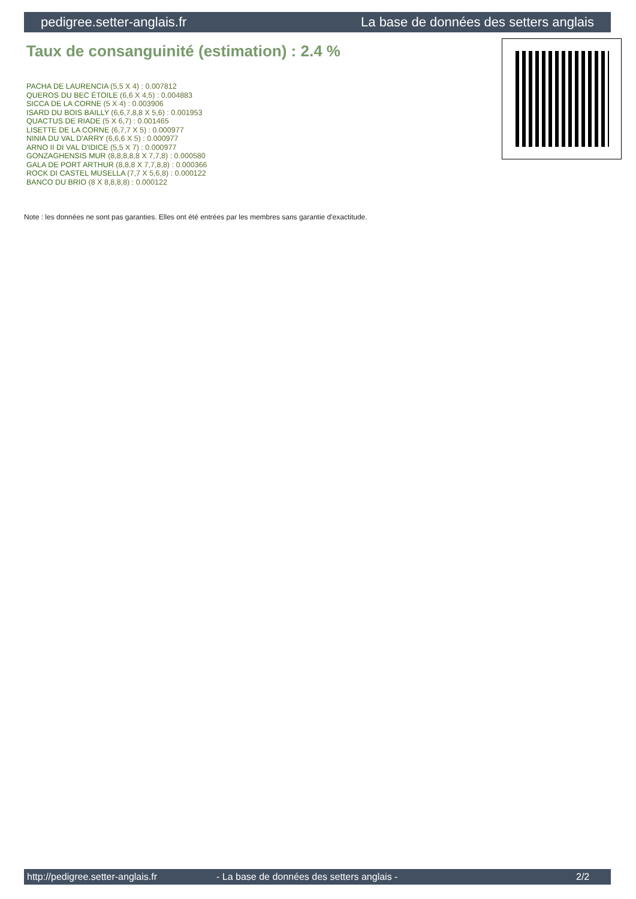pedigree.setter-anglais.fr La base de données des setters anglais
Taux de consanguinité (estimation) : 2.4 %
PACHA DE LAURENCIA (5,5 X 4) : 0.007812
QUEROS DU BEC ÉTOILE (6,6 X 4,5) : 0.004883
SICCA DE LA CORNE (5 X 4) : 0.003906
ISARD DU BOIS BAILLY (6,6,7,8,8 X 5,6) : 0.001953
QUACTUS DE RIADE (5 X 6,7) : 0.001465
LISETTE DE LA CORNE (6,7,7 X 5) : 0.000977
NINIA DU VAL D'ARRY (6,6,6 X 5) : 0.000977
ARNO II DI VAL D'IDICE (5,5 X 7) : 0.000977
GONZAGHENSIS MUR (8,8,8,8,8 X 7,7,8) : 0.000580
GALA DE PORT ARTHUR (8,8,8 X 7,7,8,8) : 0.000366
ROCK DI CASTEL MUSELLA (7,7 X 5,6,8) : 0.000122
BANCO DU BRIO (8 X 8,8,8,8) : 0.000122
Note : les données ne sont pas garanties. Elles ont été entrées par les membres sans garantie d'exactitude.
http://pedigree.setter-anglais.fr - La base de données des setters anglais - 2/2